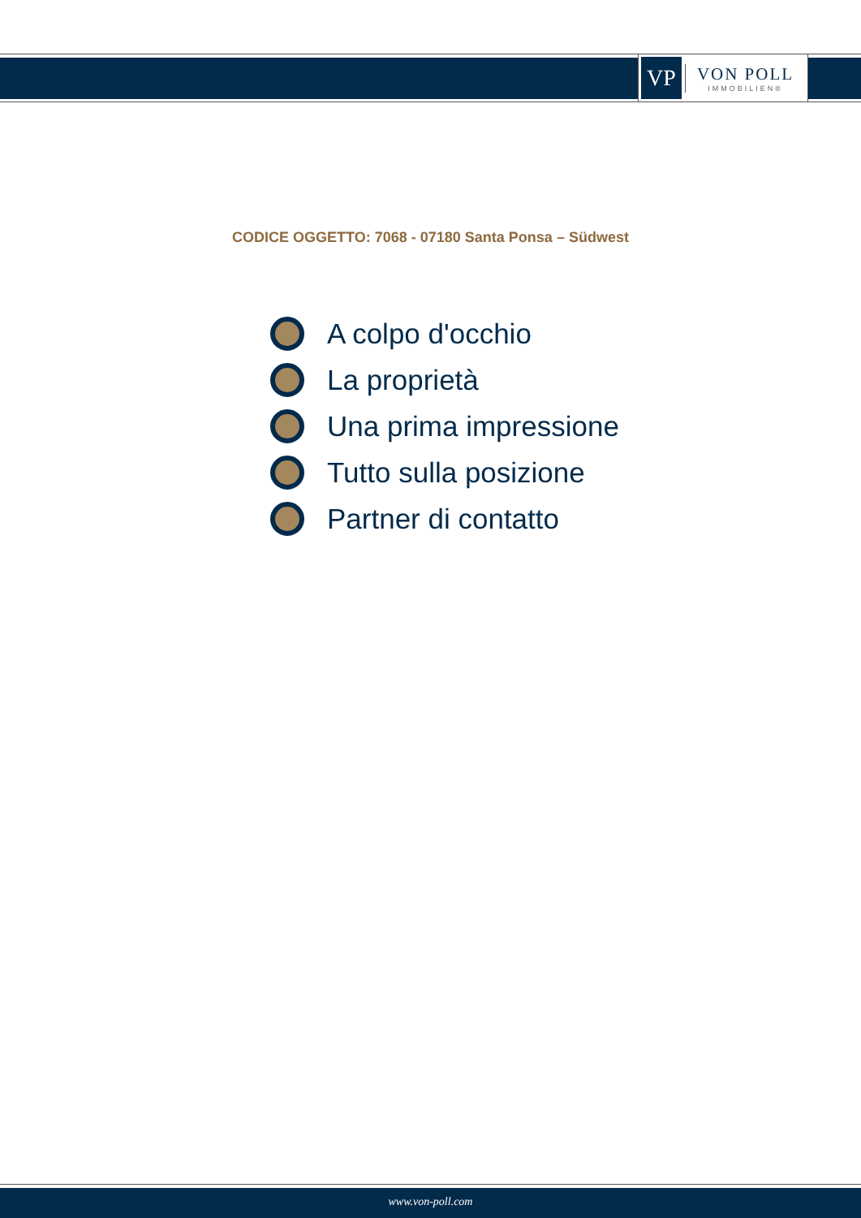VP
VON POLL
IMMOBILIEN®
CODICE OGGETTO: 7068 - 07180 Santa Ponsa – Südwest
A colpo d'occhio
La proprietà
Una prima impressione
Tutto sulla posizione
Partner di contatto
www.von-poll.com